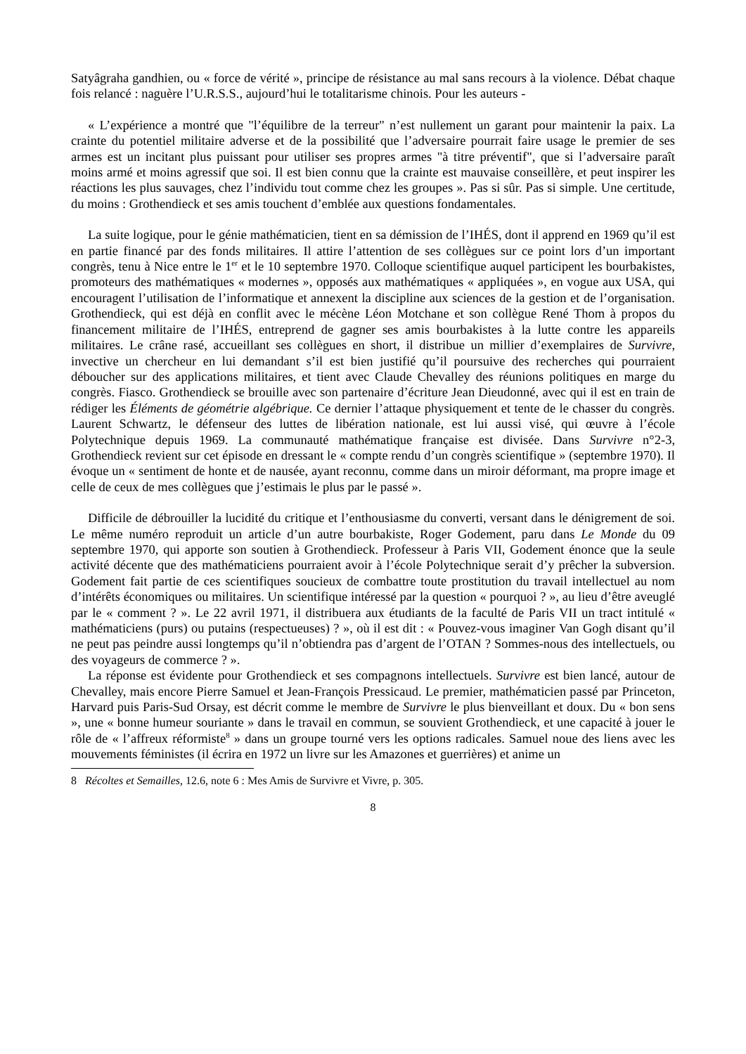Satyâgraha gandhien, ou « force de vérité », principe de résistance au mal sans recours à la violence. Débat chaque fois relancé : naguère l’U.R.S.S., aujourd’hui le totalitarisme chinois. Pour les auteurs -
« L’expérience a montré que "l’équilibre de la terreur" n’est nullement un garant pour maintenir la paix. La crainte du potentiel militaire adverse et de la possibilité que l’adversaire pourrait faire usage le premier de ses armes est un incitant plus puissant pour utiliser ses propres armes "à titre préventif", que si l’adversaire paraît moins armé et moins agressif que soi. Il est bien connu que la crainte est mauvaise conseillère, et peut inspirer les réactions les plus sauvages, chez l’individu tout comme chez les groupes ». Pas si sûr. Pas si simple. Une certitude, du moins : Grothendieck et ses amis touchent d’emblée aux questions fondamentales.
La suite logique, pour le génie mathématicien, tient en sa démission de l’IHÉS, dont il apprend en 1969 qu’il est en partie financé par des fonds militaires. Il attire l’attention de ses collègues sur ce point lors d’un important congrès, tenu à Nice entre le 1<sup>er</sup> et le 10 septembre 1970. Colloque scientifique auquel participent les bourbakistes, promoteurs des mathématiques « modernes », opposés aux mathématiques « appliquées », en vogue aux USA, qui encouragent l’utilisation de l’informatique et annexent la discipline aux sciences de la gestion et de l’organisation. Grothendieck, qui est déjà en conflit avec le mécène Léon Motchane et son collègue René Thom à propos du financement militaire de l’IHÉS, entreprend de gagner ses amis bourbakistes à la lutte contre les appareils militaires. Le crâne rasé, accueillant ses collègues en short, il distribue un millier d’exemplaires de Survivre, invective un chercheur en lui demandant s’il est bien justifié qu’il poursuive des recherches qui pourraient déboucher sur des applications militaires, et tient avec Claude Chevalley des réunions politiques en marge du congrès. Fiasco. Grothendieck se brouille avec son partenaire d’écriture Jean Dieudonné, avec qui il est en train de rédiger les Éléments de géométrie algébrique. Ce dernier l’attaque physiquement et tente de le chasser du congrès. Laurent Schwartz, le défenseur des luttes de libération nationale, est lui aussi visé, qui œuvre à l’école Polytechnique depuis 1969. La communauté mathématique française est divisée. Dans Survivre n°2-3, Grothendieck revient sur cet épisode en dressant le « compte rendu d’un congrès scientifique » (septembre 1970). Il évoque un « sentiment de honte et de nausée, ayant reconnu, comme dans un miroir déformant, ma propre image et celle de ceux de mes collègues que j’estimais le plus par le passé ».
Difficile de débrouiller la lucidité du critique et l’enthousiasme du converti, versant dans le dénigrement de soi. Le même numéro reproduit un article d’un autre bourbakiste, Roger Godement, paru dans Le Monde du 09 septembre 1970, qui apporte son soutien à Grothendieck. Professeur à Paris VII, Godement énonce que la seule activité décente que des mathématiciens pourraient avoir à l’école Polytechnique serait d’y prêcher la subversion. Godement fait partie de ces scientifiques soucieux de combattre toute prostitution du travail intellectuel au nom d’intérêts économiques ou militaires. Un scientifique intéressé par la question « pourquoi ? », au lieu d’être aveuglé par le « comment ? ». Le 22 avril 1971, il distribuera aux étudiants de la faculté de Paris VII un tract intitulé « mathématiciens (purs) ou putains (respectueuses) ? », où il est dit : « Pouvez-vous imaginer Van Gogh disant qu’il ne peut pas peindre aussi longtemps qu’il n’obtiendra pas d’argent de l’OTAN ? Sommes-nous des intellectuels, ou des voyageurs de commerce ? ».
La réponse est évidente pour Grothendieck et ses compagnons intellectuels. Survivre est bien lancé, autour de Chevalley, mais encore Pierre Samuel et Jean-François Pressicaud. Le premier, mathématicien passé par Princeton, Harvard puis Paris-Sud Orsay, est décrit comme le membre de Survivre le plus bienveillant et doux. Du « bon sens », une « bonne humeur souriante » dans le travail en commun, se souvient Grothendieck, et une capacité à jouer le rôle de « l’affreux réformiste<sup>8</sup> » dans un groupe tourné vers les options radicales. Samuel noue des liens avec les mouvements féministes (il écrira en 1972 un livre sur les Amazones et guerrières) et anime un
8 Récoltes et Semailles, 12.6, note 6 : Mes Amis de Survivre et Vivre, p. 305.
8